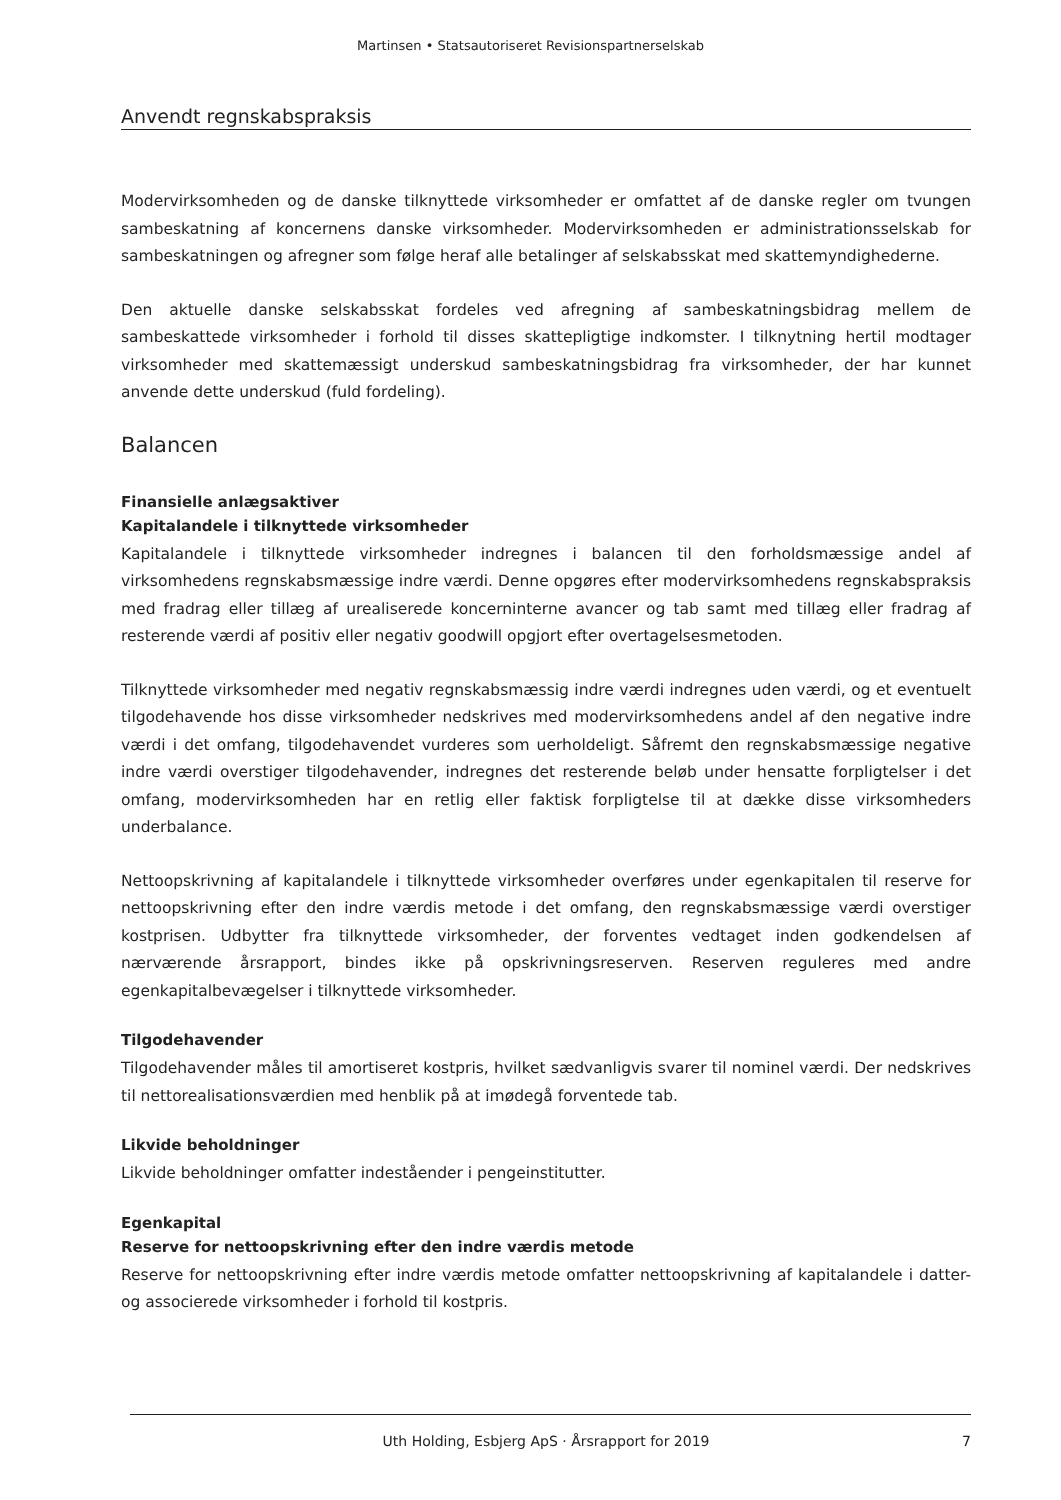Martinsen • Statsautoriseret Revisionspartnerselskab
Anvendt regnskabspraksis
Modervirksomheden og de danske tilknyttede virksomheder er omfattet af de danske regler om tvungen sambeskatning af koncernens danske virksomheder. Modervirksomheden er administrationsselskab for sambeskatningen og afregner som følge heraf alle betalinger af selskabsskat med skattemyndighederne.
Den aktuelle danske selskabsskat fordeles ved afregning af sambeskatningsbidrag mellem de sambeskattede virksomheder i forhold til disses skattepligtige indkomster. I tilknytning hertil modtager virksomheder med skattemæssigt underskud sambeskatningsbidrag fra virksomheder, der har kunnet anvende dette underskud (fuld fordeling).
Balancen
Finansielle anlægsaktiver
Kapitalandele i tilknyttede virksomheder
Kapitalandele i tilknyttede virksomheder indregnes i balancen til den forholdsmæssige andel af virksomhedens regnskabsmæssige indre værdi. Denne opgøres efter modervirksomhedens regnskabspraksis med fradrag eller tillæg af urealiserede koncerninterne avancer og tab samt med tillæg eller fradrag af resterende værdi af positiv eller negativ goodwill opgjort efter overtagelsesmetoden.
Tilknyttede virksomheder med negativ regnskabsmæssig indre værdi indregnes uden værdi, og et eventuelt tilgodehavende hos disse virksomheder nedskrives med modervirksomhedens andel af den negative indre værdi i det omfang, tilgodehavendet vurderes som uerholdeligt. Såfremt den regnskabsmæssige negative indre værdi overstiger tilgodehavender, indregnes det resterende beløb under hensatte forpligtelser i det omfang, modervirksomheden har en retlig eller faktisk forpligtelse til at dække disse virksomheders underbalance.
Nettoopskrivning af kapitalandele i tilknyttede virksomheder overføres under egenkapitalen til reserve for nettoopskrivning efter den indre værdis metode i det omfang, den regnskabsmæssige værdi overstiger kostprisen. Udbytter fra tilknyttede virksomheder, der forventes vedtaget inden godkendelsen af nærværende årsrapport, bindes ikke på opskrivningsreserven. Reserven reguleres med andre egenkapitalbevægelser i tilknyttede virksomheder.
Tilgodehavender
Tilgodehavender måles til amortiseret kostpris, hvilket sædvanligvis svarer til nominel værdi. Der nedskrives til nettorealisationsværdien med henblik på at imødegå forventede tab.
Likvide beholdninger
Likvide beholdninger omfatter indeståender i pengeinstitutter.
Egenkapital
Reserve for nettoopskrivning efter den indre værdis metode
Reserve for nettoopskrivning efter indre værdis metode omfatter nettoopskrivning af kapitalandele i datter- og associerede virksomheder i forhold til kostpris.
Uth Holding, Esbjerg ApS · Årsrapport for 2019 7